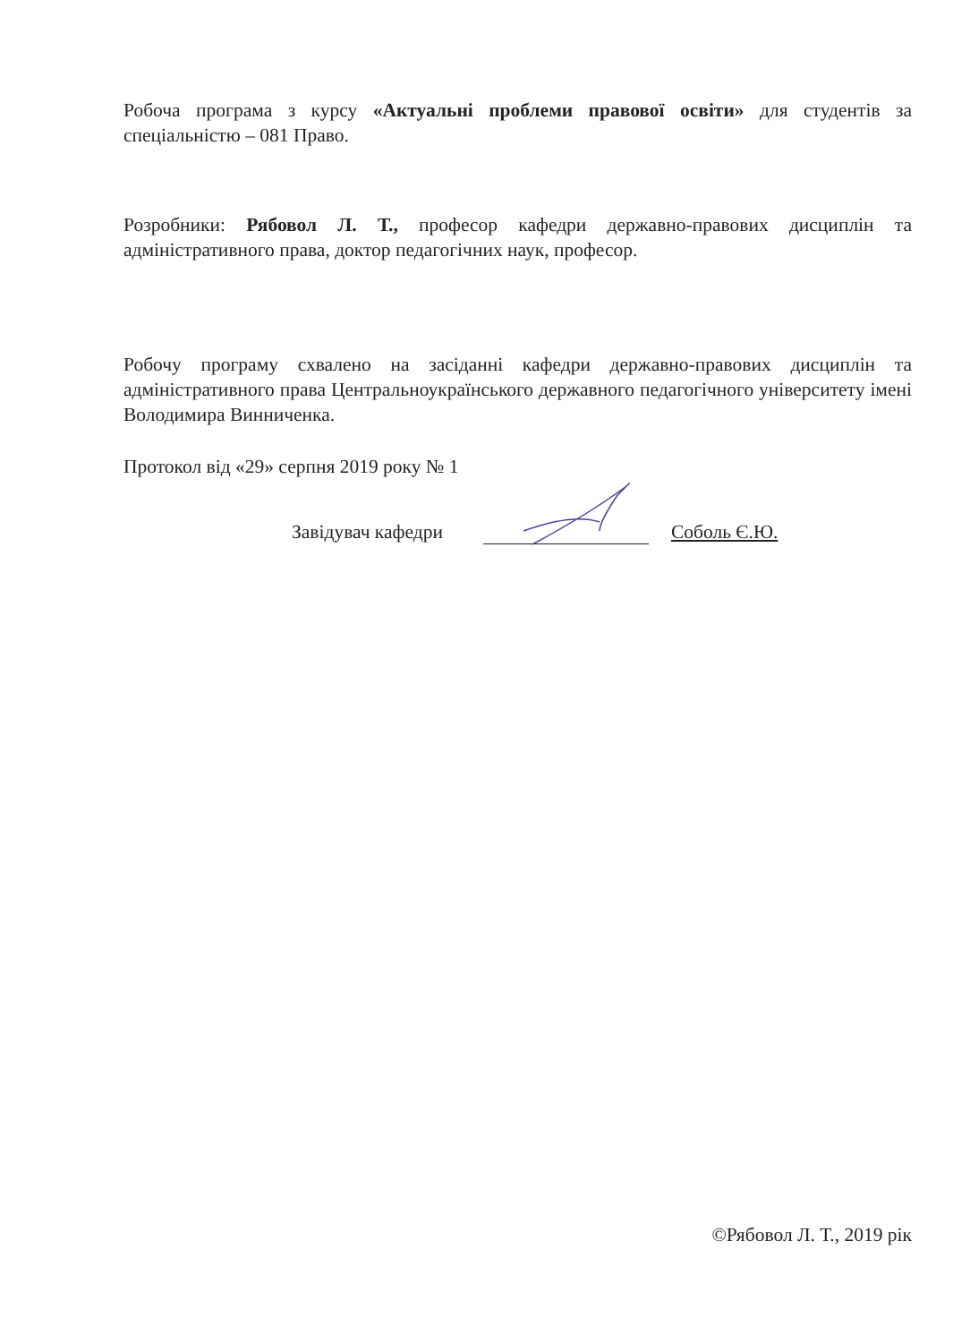Робоча програма з курсу «Актуальні проблеми правової освіти» для студентів за спеціальністю – 081 Право.
Розробники: Рябовол Л. Т., професор кафедри державно-правових дисциплін та адміністративного права, доктор педагогічних наук, професор.
Робочу програму схвалено на засіданні кафедри державно-правових дисциплін та адміністративного права Центральноукраїнського державного педагогічного університету імені Володимира Винниченка.
Протокол від «29» серпня 2019 року № 1
Завідувач кафедри Соболь Є.Ю.
©Рябовол Л. Т., 2019 рік